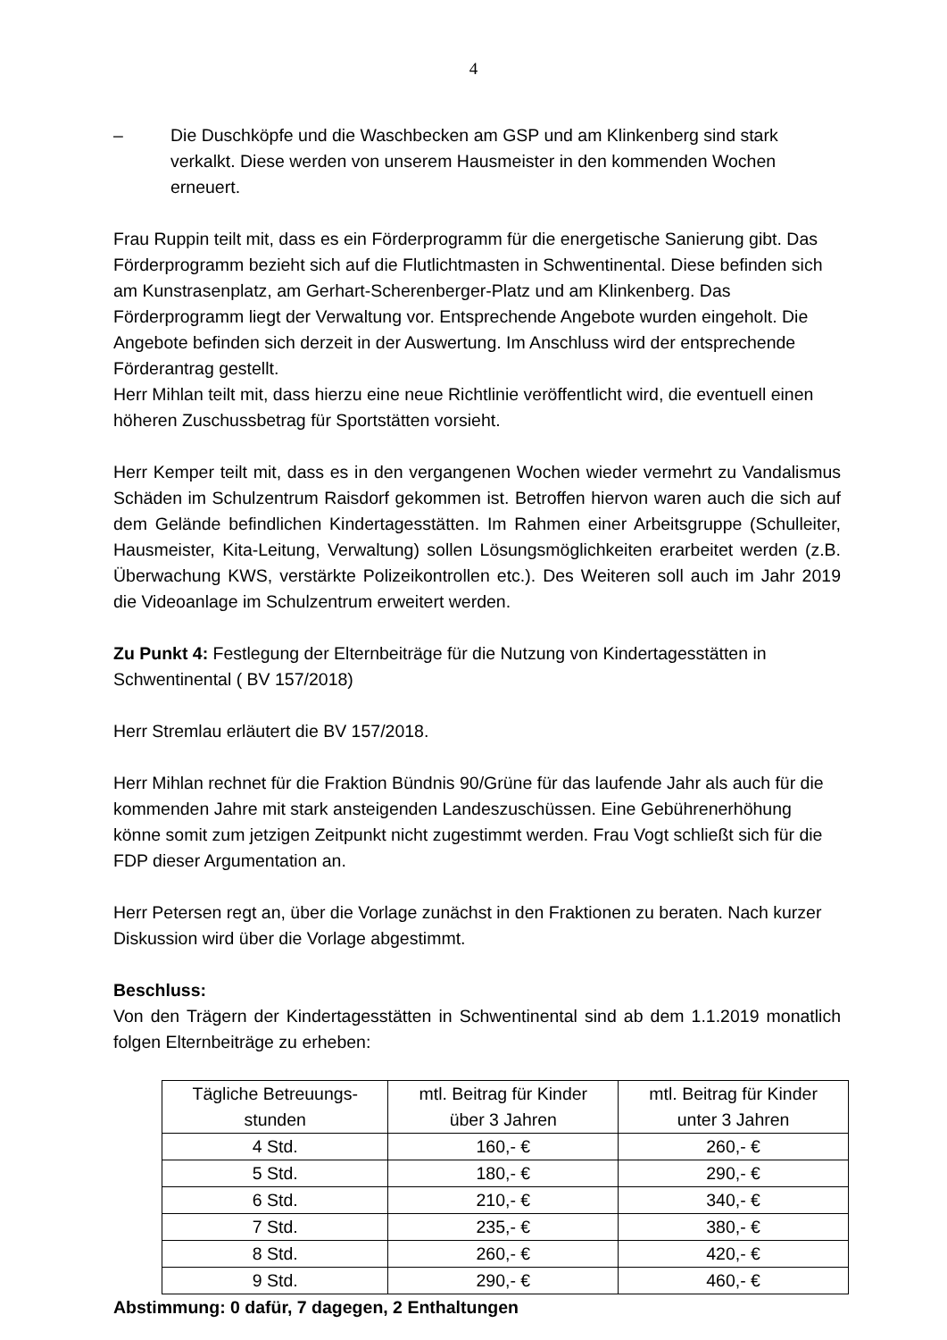4
– Die Duschköpfe und die Waschbecken am GSP und am Klinkenberg sind stark verkalkt. Diese werden von unserem Hausmeister in den kommenden Wochen erneuert.
Frau Ruppin teilt mit, dass es ein Förderprogramm für die energetische Sanierung gibt. Das Förderprogramm bezieht sich auf die Flutlichtmasten in Schwentinental. Diese befinden sich am Kunstrasenplatz, am Gerhart-Scherenberger-Platz und am Klinkenberg. Das Förderprogramm liegt der Verwaltung vor. Entsprechende Angebote wurden eingeholt. Die Angebote befinden sich derzeit in der Auswertung. Im Anschluss wird der entsprechende Förderantrag gestellt.
Herr Mihlan teilt mit, dass hierzu eine neue Richtlinie veröffentlicht wird, die eventuell einen höheren Zuschussbetrag für Sportstätten vorsieht.
Herr Kemper teilt mit, dass es in den vergangenen Wochen wieder vermehrt zu Vandalismus Schäden im Schulzentrum Raisdorf gekommen ist. Betroffen hiervon waren auch die sich auf dem Gelände befindlichen Kindertagesstätten. Im Rahmen einer Arbeitsgruppe (Schulleiter, Hausmeister, Kita-Leitung, Verwaltung) sollen Lösungsmöglichkeiten erarbeitet werden (z.B. Überwachung KWS, verstärkte Polizeikontrollen etc.). Des Weiteren soll auch im Jahr 2019 die Videoanlage im Schulzentrum erweitert werden.
Zu Punkt 4: Festlegung der Elternbeiträge für die Nutzung von Kindertagesstätten in Schwentinental ( BV 157/2018)
Herr Stremlau erläutert die BV 157/2018.
Herr Mihlan rechnet für die Fraktion Bündnis 90/Grüne für das laufende Jahr als auch für die kommenden Jahre mit stark ansteigenden Landeszuschüssen. Eine Gebührenerhöhung könne somit zum jetzigen Zeitpunkt nicht zugestimmt werden. Frau Vogt schließt sich für die FDP dieser Argumentation an.
Herr Petersen regt an, über die Vorlage zunächst in den Fraktionen zu beraten. Nach kurzer Diskussion wird über die Vorlage abgestimmt.
Beschluss:
Von den Trägern der Kindertagesstätten in Schwentinental sind ab dem 1.1.2019 monatlich folgen Elternbeiträge zu erheben:
| Tägliche Betreuungs- stunden | mtl. Beitrag für Kinder über 3 Jahren | mtl. Beitrag für Kinder unter 3 Jahren |
| 4 Std. | 160,- € | 260,- € |
| 5 Std. | 180,- € | 290,- € |
| 6 Std. | 210,- € | 340,- € |
| 7 Std. | 235,- € | 380,- € |
| 8 Std. | 260,- € | 420,- € |
| 9 Std. | 290,- € | 460,- € |
Abstimmung: 0 dafür, 7 dagegen, 2 Enthaltungen